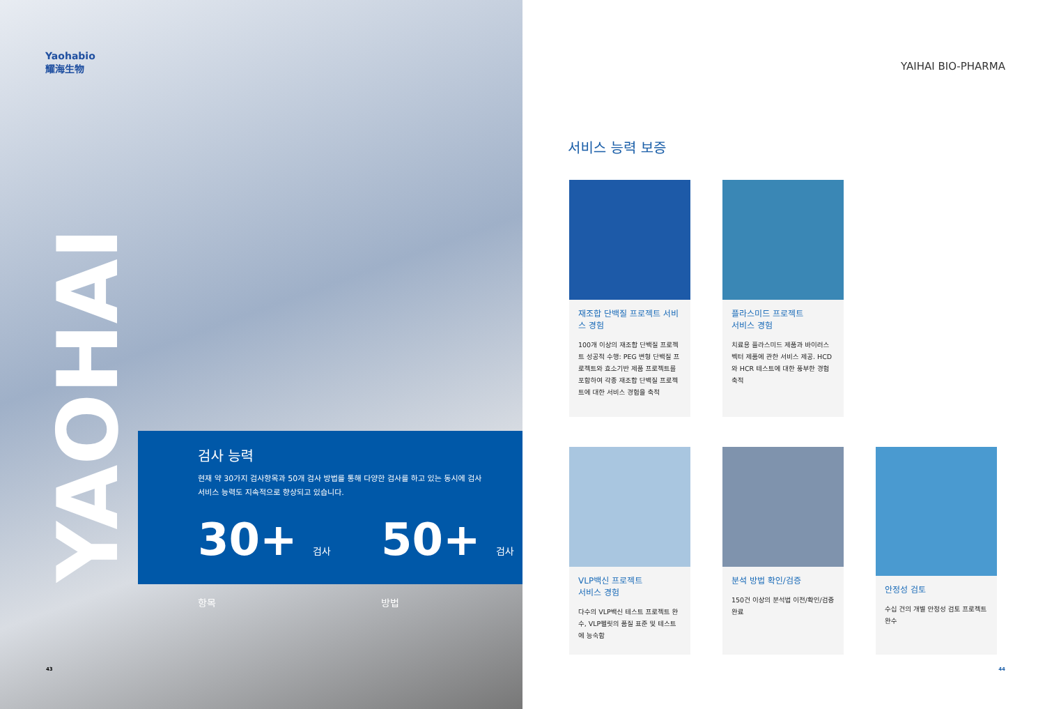Yaohabio
耀海生物
YAOHAI
검사 능력
현재 약 30가지 검사항목과 50개 검사 방법를 통해 다양한 검사를 하고 있는 동시에 검사 서비스 능력도 지속적으로 향상되고 있습니다.
30+ 검사 항목
50+ 검사 방법
43
YAIHAI BIO-PHARMA
서비스 능력 보증
재조합 단백질 프로젝트 서비스 경험
100개 이상의 재조합 단백질 프로젝트 성공적 수행: PEG 변형 단백질 프로젝트와 효소기반 제품 프로젝트를 포함하여 각종 재조합 단백질 프로젝트에 대한 서비스 경험을 축적
플라스미드 프로젝트
서비스 경험
치료용 플라스미드 제품과 바이러스 벡터 제품에 관한 서비스 제공. HCD와 HCR 테스트에 대한 풍부한 경험 축적
VLP백신 프로젝트
서비스 경험
다수의 VLP백신 테스트 프로젝트 완수, VLP펠릿의 품질 표준 및 테스트에 능숙함
분석 방법 확인/검증
150건 이상의 분석법 이전/확인/검증 완료
안정성 검토
수십 건의 개별 안정성 검토 프로젝트 완수
44